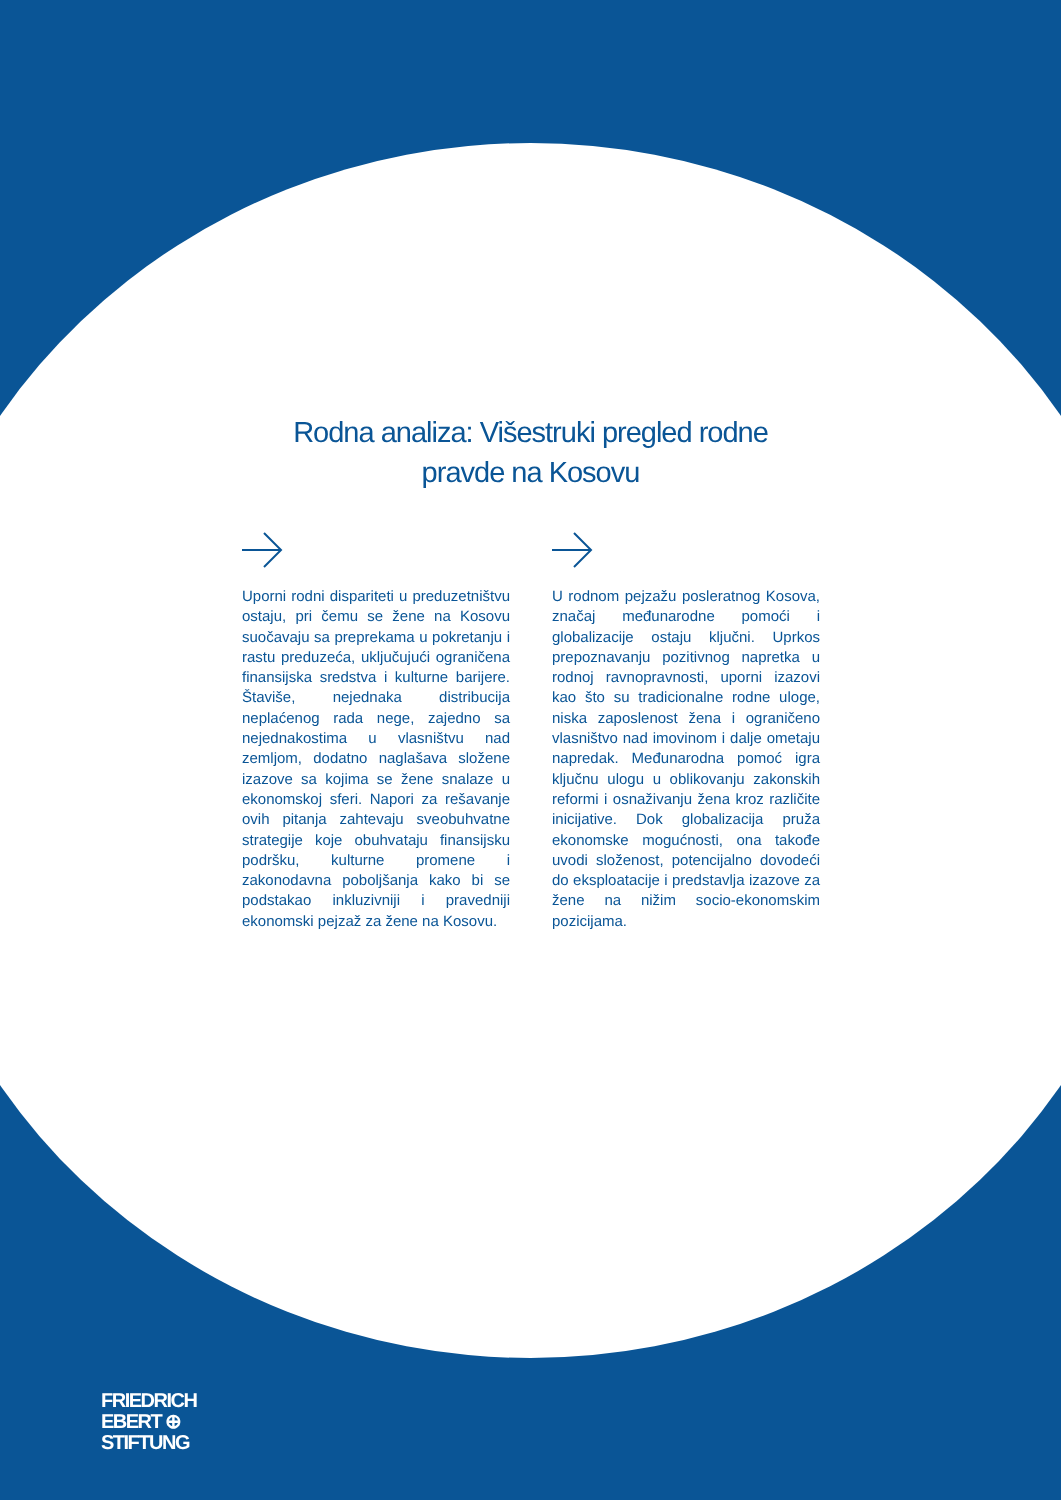Rodna analiza: Višestruki pregled rodne pravde na Kosovu
Uporni rodni dispariteti u preduzetništvu ostaju, pri čemu se žene na Kosovu suočavaju sa preprekama u pokretanju i rastu preduzeća, uključujući ograničena finansijska sredstva i kulturne barijere. Štaviše, nejednaka distribucija neplaćenog rada nege, zajedno sa nejednakostima u vlasništvu nad zemljom, dodatno naglašava složene izazove sa kojima se žene snalaze u ekonomskoj sferi. Napori za rešavanje ovih pitanja zahtevaju sveobuhvatne strategije koje obuhvataju finansijsku podršku, kulturne promene i zakonodavna poboljšanja kako bi se podstakao inkluzivniji i pravedniji ekonomski pejzaž za žene na Kosovu.
U rodnom pejzažu posleratnog Kosova, značaj međunarodne pomoći i globalizacije ostaju ključni. Uprkos prepoznavanju pozitivnog napretka u rodnoj ravnopravnosti, uporni izazovi kao što su tradicionalne rodne uloge, niska zaposlenost žena i ograničeno vlasništvo nad imovinom i dalje ometaju napredak. Međunarodna pomoć igra ključnu ulogu u oblikovanju zakonskih reformi i osnaživanju žena kroz različite inicijative. Dok globalizacija pruža ekonomske mogućnosti, ona takođe uvodi složenost, potencijalno dovodeći do eksploatacije i predstavlja izazove za žene na nižim socio-ekonomskim pozicijama.
FRIEDRICH
EBERT ⊕
STIFTUNG